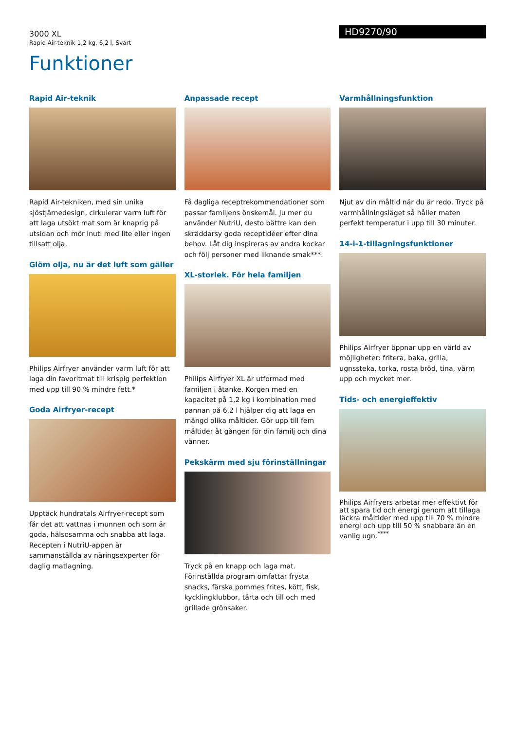3000 XL
Rapid Air-teknik 1,2 kg, 6,2 l, Svart
HD9270/90
Funktioner
Rapid Air-teknik
Rapid Air-tekniken, med sin unika sjöstjärnedesign, cirkulerar varm luft för att laga utsökt mat som är knaprig på utsidan och mör inuti med lite eller ingen tillsatt olja.
Glöm olja, nu är det luft som gäller
Philips Airfryer använder varm luft för att laga din favoritmat till krispig perfektion med upp till 90 % mindre fett.*
Goda Airfryer-recept
Upptäck hundratals Airfryer-recept som får det att vattnas i munnen och som är goda, hälsosamma och snabba att laga. Recepten i NutriU-appen är sammanställda av näringsexperter för daglig matlagning.
Anpassade recept
Få dagliga receptrekommendationer som passar familjens önskemål. Ju mer du använder NutriU, desto bättre kan den skräddarsy goda receptidéer efter dina behov. Låt dig inspireras av andra kockar och följ personer med liknande smak***.
XL-storlek. För hela familjen
Philips Airfryer XL är utformad med familjen i åtanke. Korgen med en kapacitet på 1,2 kg i kombination med pannan på 6,2 l hjälper dig att laga en mängd olika måltider. Gör upp till fem måltider åt gången för din familj och dina vänner.
Pekskärm med sju förinställningar
Tryck på en knapp och laga mat. Förinställda program omfattar frysta snacks, färska pommes frites, kött, fisk, kycklingklubbor, tårta och till och med grillade grönsaker.
Varmhållningsfunktion
Njut av din måltid när du är redo. Tryck på varmhållningsläget så håller maten perfekt temperatur i upp till 30 minuter.
14-i-1-tillagningsfunktioner
Philips Airfryer öppnar upp en värld av möjligheter: fritera, baka, grilla, ugnssteka, torka, rosta bröd, tina, värm upp och mycket mer.
Tids- och energieffektiv
Philips Airfryers arbetar mer effektivt för att spara tid och energi genom att tillaga läckra måltider med upp till 70 % mindre energi och upp till 50 % snabbare än en vanlig ugn.<sup>****</sup>